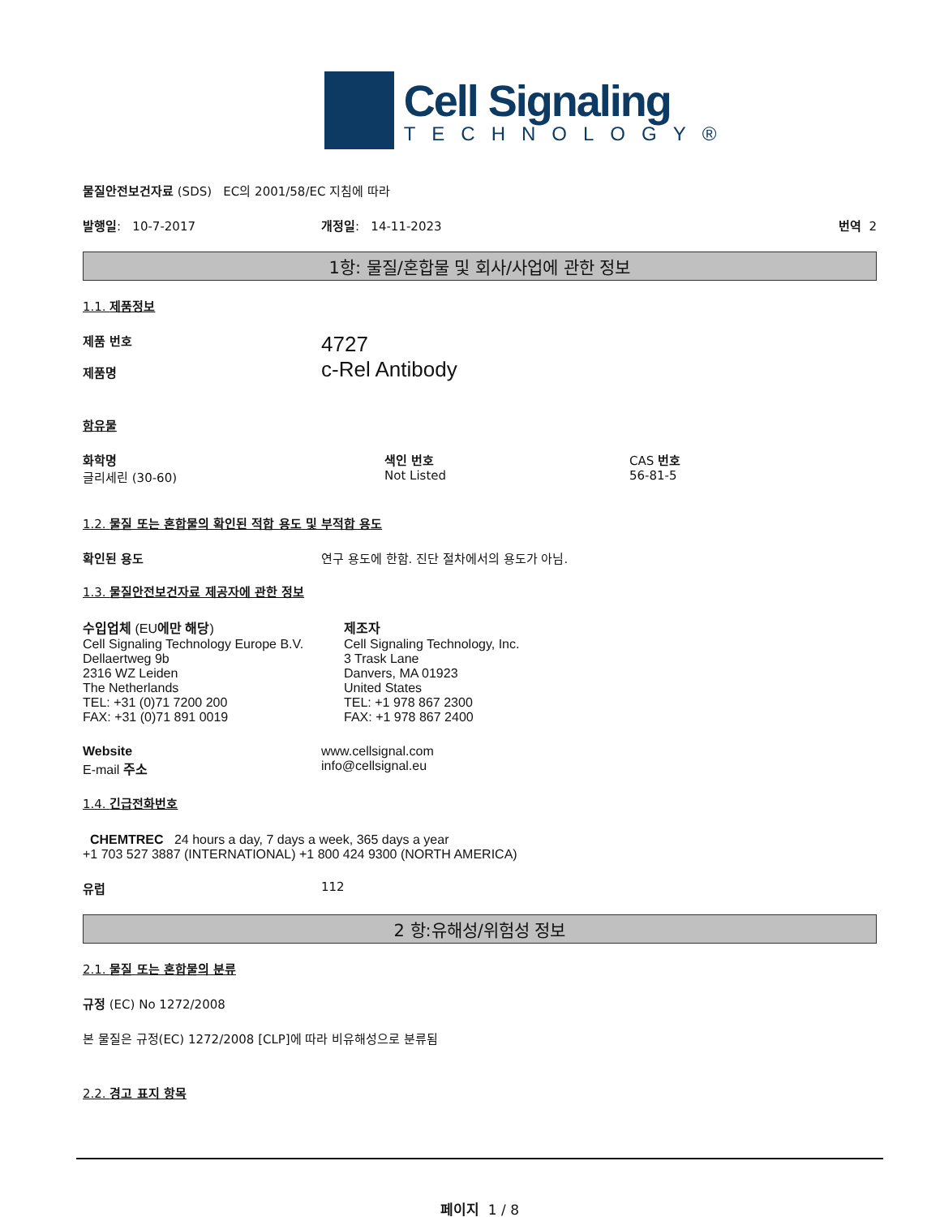Cell Signaling
TECHNOLOGY®
물질안전보건자료 (SDS) EC의 2001/58/EC 지침에 따라
발행일: 10-7-2017 개정일: 14-11-2023 번역 2
1항: 물질/혼합물 및 회사/사업에 관한 정보
1.1. 제품정보
제품 번호
제품명
4727
c-Rel Antibody
함유물
화학명
글리세린 (30-60)
색인 번호
Not Listed
CAS 번호
56-81-5
1.2. 물질 또는 혼합물의 확인된 적합 용도 및 부적합 용도
확인된 용도 연구 용도에 한함. 진단 절차에서의 용도가 아님.
1.3. 물질안전보건자료 제공자에 관한 정보
수입업체 (EU에만 해당)
Cell Signaling Technology Europe B.V.
Dellaertweg 9b
2316 WZ Leiden
The Netherlands
TEL: +31 (0)71 7200 200
FAX: +31 (0)71 891 0019
제조자
Cell Signaling Technology, Inc.
3 Trask Lane
Danvers, MA 01923
United States
TEL: +1 978 867 2300
FAX: +1 978 867 2400
Website
E-mail 주소
www.cellsignal.com
info@cellsignal.eu
1.4. 긴급전화번호
CHEMTREC 24 hours a day, 7 days a week, 365 days a year
+1 703 527 3887 (INTERNATIONAL) +1 800 424 9300 (NORTH AMERICA)
유럽 112
2 항:유해성/위험성 정보
2.1. 물질 또는 혼합물의 분류
규정 (EC) No 1272/2008
본 물질은 규정(EC) 1272/2008 [CLP]에 따라 비유해성으로 분류됨
2.2. 경고 표지 항목
페이지 1 / 8